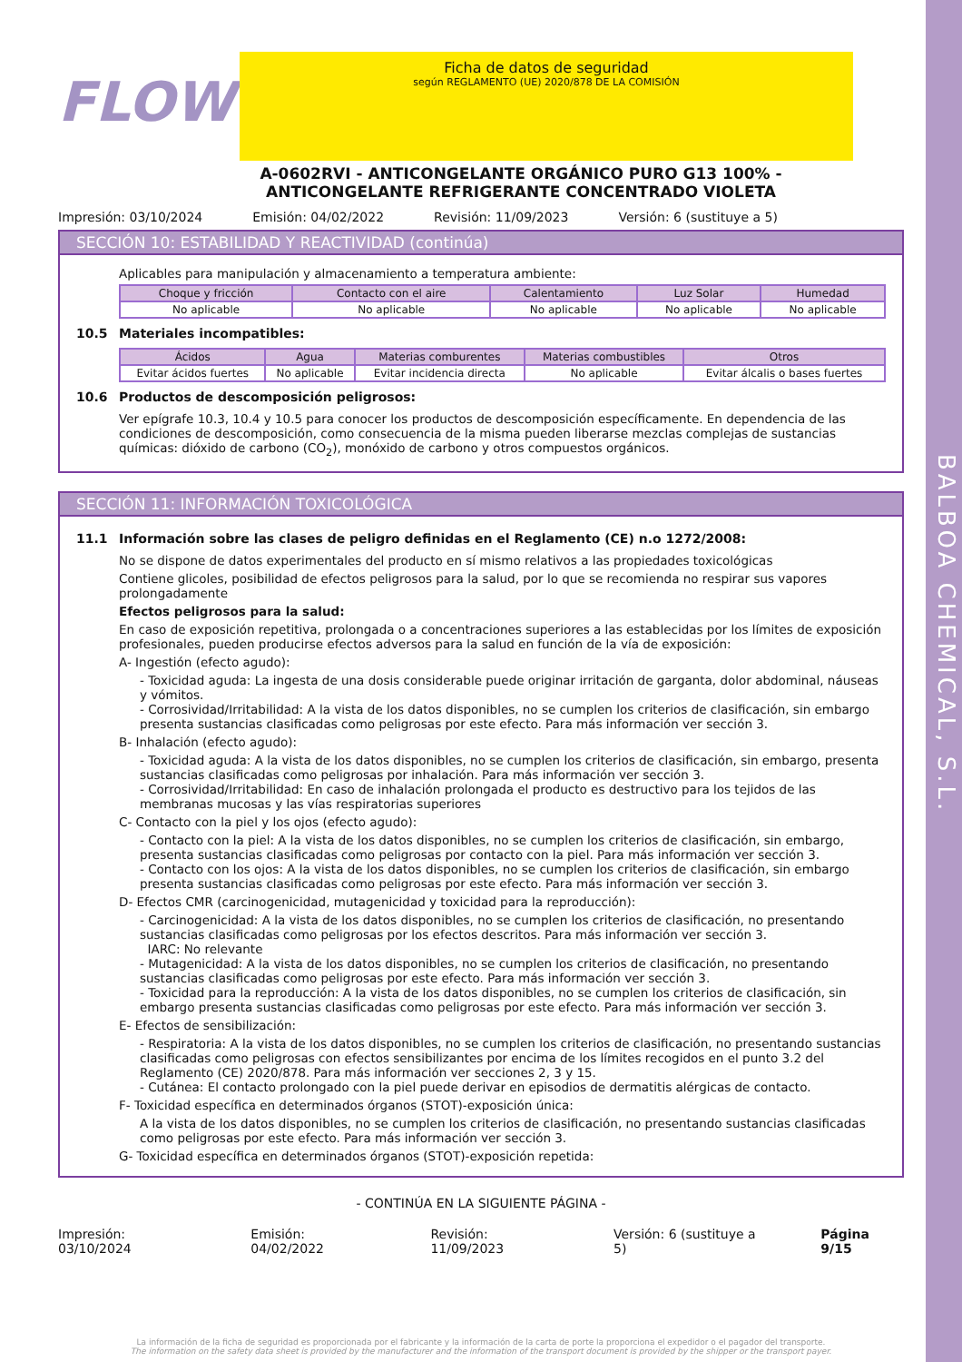BALBOA CHEMICAL, S.L.
FLOW
Ficha de datos de seguridad
según REGLAMENTO (UE) 2020/878 DE LA COMISIÓN
A-0602RVI - ANTICONGELANTE ORGÁNICO PURO G13 100% - ANTICONGELANTE REFRIGERANTE CONCENTRADO VIOLETA
Impresión: 03/10/2024 Emisión: 04/02/2022 Revisión: 11/09/2023 Versión: 6 (sustituye a 5)
SECCIÓN 10: ESTABILIDAD Y REACTIVIDAD (continúa)
Aplicables para manipulación y almacenamiento a temperatura ambiente:
| Choque y fricción | Contacto con el aire | Calentamiento | Luz Solar | Humedad |
| --- | --- | --- | --- | --- |
| No aplicable | No aplicable | No aplicable | No aplicable | No aplicable |
10.5 Materiales incompatibles:
| Ácidos | Agua | Materias comburentes | Materias combustibles | Otros |
| --- | --- | --- | --- | --- |
| Evitar ácidos fuertes | No aplicable | Evitar incidencia directa | No aplicable | Evitar álcalis o bases fuertes |
10.6 Productos de descomposición peligrosos:
Ver epígrafe 10.3, 10.4 y 10.5 para conocer los productos de descomposición específicamente. En dependencia de las condiciones de descomposición, como consecuencia de la misma pueden liberarse mezclas complejas de sustancias químicas: dióxido de carbono (CO<sub>2</sub>), monóxido de carbono y otros compuestos orgánicos.
SECCIÓN 11: INFORMACIÓN TOXICOLÓGICA
11.1 Información sobre las clases de peligro definidas en el Reglamento (CE) n.o 1272/2008:
No se dispone de datos experimentales del producto en sí mismo relativos a las propiedades toxicológicas
Contiene glicoles, posibilidad de efectos peligrosos para la salud, por lo que se recomienda no respirar sus vapores prolongadamente
Efectos peligrosos para la salud:
En caso de exposición repetitiva, prolongada o a concentraciones superiores a las establecidas por los límites de exposición profesionales, pueden producirse efectos adversos para la salud en función de la vía de exposición:
A- Ingestión (efecto agudo):
- Toxicidad aguda: La ingesta de una dosis considerable puede originar irritación de garganta, dolor abdominal, náuseas y vómitos.
- Corrosividad/Irritabilidad: A la vista de los datos disponibles, no se cumplen los criterios de clasificación, sin embargo presenta sustancias clasificadas como peligrosas por este efecto. Para más información ver sección 3.
B- Inhalación (efecto agudo):
- Toxicidad aguda: A la vista de los datos disponibles, no se cumplen los criterios de clasificación, sin embargo, presenta sustancias clasificadas como peligrosas por inhalación. Para más información ver sección 3.
- Corrosividad/Irritabilidad: En caso de inhalación prolongada el producto es destructivo para los tejidos de las membranas mucosas y las vías respiratorias superiores
C- Contacto con la piel y los ojos (efecto agudo):
- Contacto con la piel: A la vista de los datos disponibles, no se cumplen los criterios de clasificación, sin embargo, presenta sustancias clasificadas como peligrosas por contacto con la piel. Para más información ver sección 3.
- Contacto con los ojos: A la vista de los datos disponibles, no se cumplen los criterios de clasificación, sin embargo presenta sustancias clasificadas como peligrosas por este efecto. Para más información ver sección 3.
D- Efectos CMR (carcinogenicidad, mutagenicidad y toxicidad para la reproducción):
- Carcinogenicidad: A la vista de los datos disponibles, no se cumplen los criterios de clasificación, no presentando sustancias clasificadas como peligrosas por los efectos descritos. Para más información ver sección 3.
IARC: No relevante
- Mutagenicidad: A la vista de los datos disponibles, no se cumplen los criterios de clasificación, no presentando sustancias clasificadas como peligrosas por este efecto. Para más información ver sección 3.
- Toxicidad para la reproducción: A la vista de los datos disponibles, no se cumplen los criterios de clasificación, sin embargo presenta sustancias clasificadas como peligrosas por este efecto. Para más información ver sección 3.
E- Efectos de sensibilización:
- Respiratoria: A la vista de los datos disponibles, no se cumplen los criterios de clasificación, no presentando sustancias clasificadas como peligrosas con efectos sensibilizantes por encima de los límites recogidos en el punto 3.2 del Reglamento (CE) 2020/878. Para más información ver secciones 2, 3 y 15.
- Cutánea: El contacto prolongado con la piel puede derivar en episodios de dermatitis alérgicas de contacto.
F- Toxicidad específica en determinados órganos (STOT)-exposición única:
A la vista de los datos disponibles, no se cumplen los criterios de clasificación, no presentando sustancias clasificadas como peligrosas por este efecto. Para más información ver sección 3.
G- Toxicidad específica en determinados órganos (STOT)-exposición repetida:
- CONTINÚA EN LA SIGUIENTE PÁGINA -
Impresión: 03/10/2024 Emisión: 04/02/2022 Revisión: 11/09/2023 Versión: 6 (sustituye a 5) Página 9/15
La información de la ficha de seguridad es proporcionada por el fabricante y la información de la carta de porte la proporciona el expedidor o el pagador del transporte.
The information on the safety data sheet is provided by the manufacturer and the information of the transport document is provided by the shipper or the transport payer.